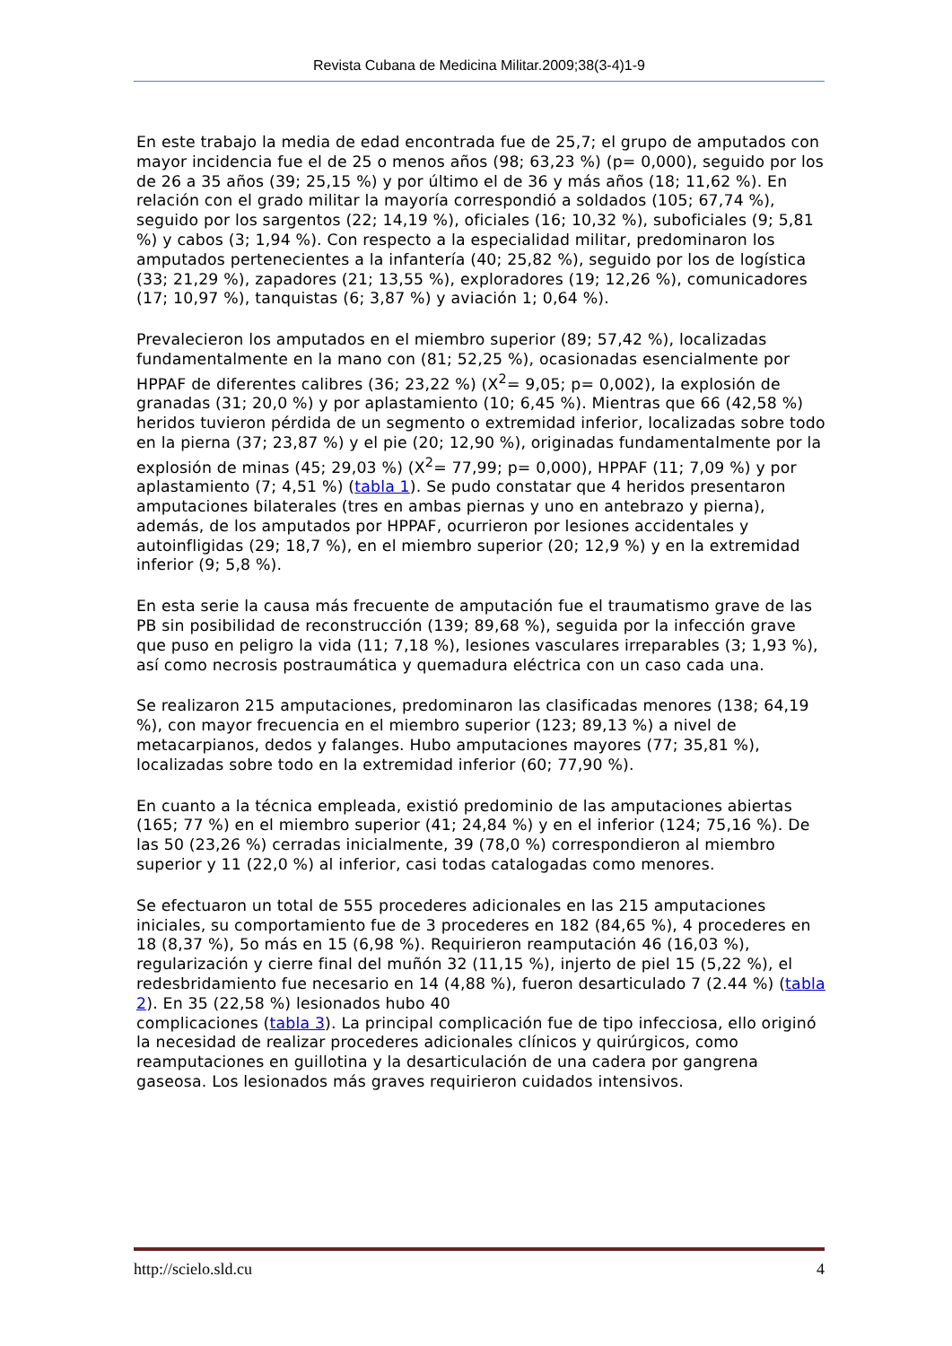Revista Cubana de Medicina Militar.2009;38(3-4)1-9
En este trabajo la media de edad encontrada fue de 25,7; el grupo de amputados con mayor incidencia fue el de 25 o menos años (98; 63,23 %) (p= 0,000), seguido por los de 26 a 35 años (39; 25,15 %) y por último el de 36 y más años (18; 11,62 %). En relación con el grado militar la mayoría correspondió a soldados (105; 67,74 %), seguido por los sargentos (22; 14,19 %), oficiales (16; 10,32 %), suboficiales (9; 5,81 %) y cabos (3; 1,94 %). Con respecto a la especialidad militar, predominaron los amputados pertenecientes a la infantería (40; 25,82 %), seguido por los de logística (33; 21,29 %), zapadores (21; 13,55 %), exploradores (19; 12,26 %), comunicadores (17; 10,97 %), tanquistas (6; 3,87 %) y aviación 1; 0,64 %).
Prevalecieron los amputados en el miembro superior (89; 57,42 %), localizadas fundamentalmente en la mano con (81; 52,25 %), ocasionadas esencialmente por HPPAF de diferentes calibres (36; 23,22 %) (X<sup>2</sup>= 9,05; p= 0,002), la explosión de granadas (31; 20,0 %) y por aplastamiento (10; 6,45 %). Mientras que 66 (42,58 %) heridos tuvieron pérdida de un segmento o extremidad inferior, localizadas sobre todo en la pierna (37; 23,87 %) y el pie (20; 12,90 %), originadas fundamentalmente por la explosión de minas (45; 29,03 %) (X<sup>2</sup>= 77,99; p= 0,000), HPPAF (11; 7,09 %) y por aplastamiento (7; 4,51 %) (tabla 1). Se pudo constatar que 4 heridos presentaron amputaciones bilaterales (tres en ambas piernas y uno en antebrazo y pierna), además, de los amputados por HPPAF, ocurrieron por lesiones accidentales y autoinfligidas (29; 18,7 %), en el miembro superior (20; 12,9 %) y en la extremidad inferior (9; 5,8 %).
En esta serie la causa más frecuente de amputación fue el traumatismo grave de las PB sin posibilidad de reconstrucción (139; 89,68 %), seguida por la infección grave que puso en peligro la vida (11; 7,18 %), lesiones vasculares irreparables (3; 1,93 %), así como necrosis postraumática y quemadura eléctrica con un caso cada una.
Se realizaron 215 amputaciones, predominaron las clasificadas menores (138; 64,19 %), con mayor frecuencia en el miembro superior (123; 89,13 %) a nivel de metacarpianos, dedos y falanges. Hubo amputaciones mayores (77; 35,81 %), localizadas sobre todo en la extremidad inferior (60; 77,90 %).
En cuanto a la técnica empleada, existió predominio de las amputaciones abiertas (165; 77 %) en el miembro superior (41; 24,84 %) y en el inferior (124; 75,16 %). De las 50 (23,26 %) cerradas inicialmente, 39 (78,0 %) correspondieron al miembro superior y 11 (22,0 %) al inferior, casi todas catalogadas como menores.
Se efectuaron un total de 555 procederes adicionales en las 215 amputaciones iniciales, su comportamiento fue de 3 procederes en 182 (84,65 %), 4 procederes en 18 (8,37 %), 5o más en 15 (6,98 %). Requirieron reamputación 46 (16,03 %), regularización y cierre final del muñón 32 (11,15 %), injerto de piel 15 (5,22 %), el redesbridamiento fue necesario en 14 (4,88 %), fueron desarticulado 7 (2.44 %) (tabla 2). En 35 (22,58 %) lesionados hubo 40
complicaciones (tabla 3). La principal complicación fue de tipo infecciosa, ello originó la necesidad de realizar procederes adicionales clínicos y quirúrgicos, como reamputaciones en guillotina y la desarticulación de una cadera por gangrena gaseosa. Los lesionados más graves requirieron cuidados intensivos.
http://scielo.sld.cu 4